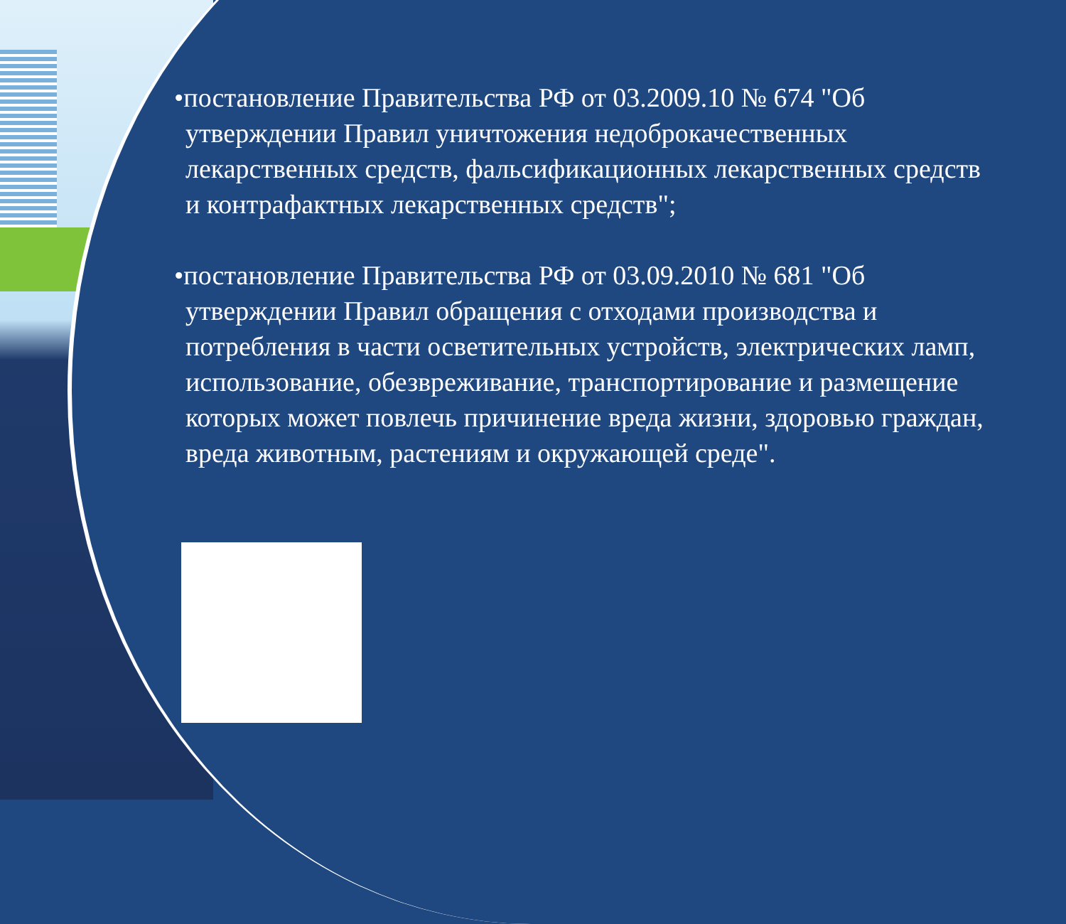•постановление Правительства РФ от 03.2009.10 № 674 "Об утверждении Правил уничтожения недоброкачественных лекарственных средств, фальсификационных лекарственных средств и контрафактных лекарственных средств";
•постановление Правительства РФ от 03.09.2010 № 681 "Об утверждении Правил обращения с отходами производства и потребления в части осветительных устройств, электрических ламп, использование, обезвреживание, транспортирование и размещение которых может повлечь причинение вреда жизни, здоровью граждан, вреда животным, растениям и окружающей среде".